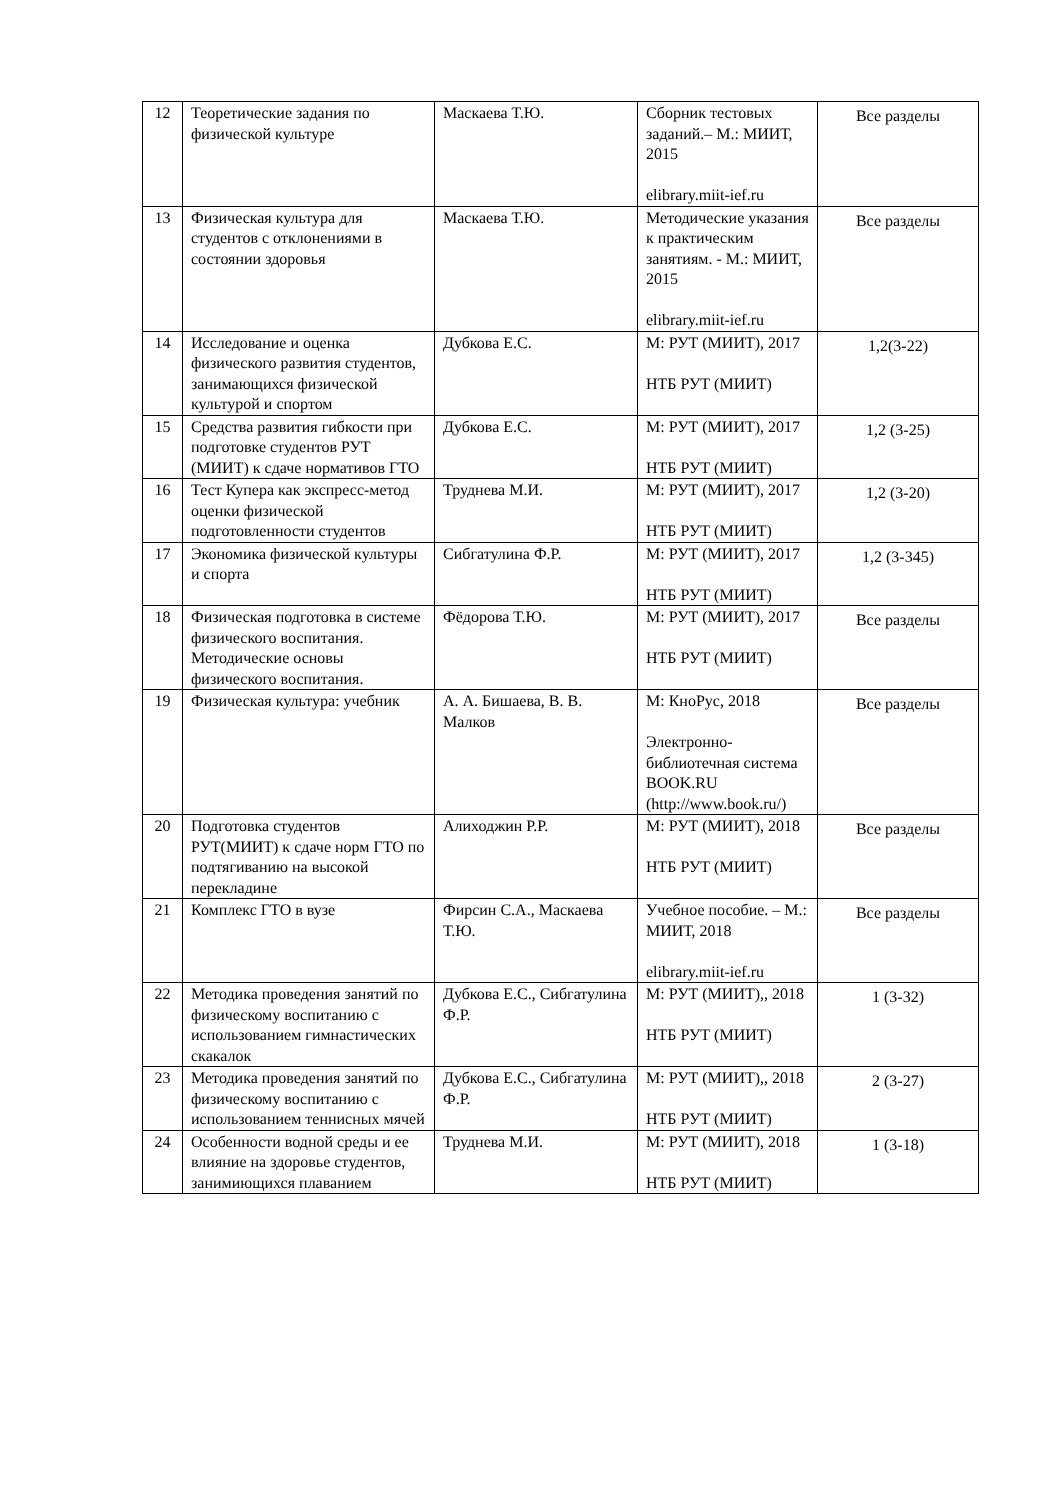| 12 | Теоретические задания по физической культуре | Маскаева Т.Ю. | Сборник тестовых заданий.– М.: МИИТ, 2015 elibrary.miit-ief.ru | Все разделы |
| 13 | Физическая культура для студентов с отклонениями в состоянии здоровья | Маскаева Т.Ю. | Методические указания к практическим занятиям. - М.: МИИТ, 2015 elibrary.miit-ief.ru | Все разделы |
| 14 | Исследование и оценка физического развития студентов, занимающихся физической культурой и спортом | Дубкова Е.С. | М: РУТ (МИИТ), 2017 НТБ РУТ (МИИТ) | 1,2(3-22) |
| 15 | Средства развития гибкости при подготовке студентов РУТ (МИИТ) к сдаче нормативов ГТО | Дубкова Е.С. | М: РУТ (МИИТ), 2017 НТБ РУТ (МИИТ) | 1,2 (3-25) |
| 16 | Тест Купера как экспресс-метод оценки физической подготовленности студентов | Труднева М.И. | М: РУТ (МИИТ), 2017 НТБ РУТ (МИИТ) | 1,2 (3-20) |
| 17 | Экономика физической культуры и спорта | Сибгатулина Ф.Р. | М: РУТ (МИИТ), 2017 НТБ РУТ (МИИТ) | 1,2 (3-345) |
| 18 | Физическая подготовка в системе физического воспитания. Методические основы физического воспитания. | Фёдорова Т.Ю. | М: РУТ (МИИТ), 2017 НТБ РУТ (МИИТ) | Все разделы |
| 19 | Физическая культура: учебник | А. А. Бишаева, В. В. Малков | М: КноРус, 2018 Электронно-библиотечная система BOOK.RU (http://www.book.ru/) | Все разделы |
| 20 | Подготовка студентов РУТ(МИИТ) к сдаче норм ГТО по подтягиванию на высокой перекладине | Алиходжин Р.Р. | М: РУТ (МИИТ), 2018 НТБ РУТ (МИИТ) | Все разделы |
| 21 | Комплекс ГТО в вузе | Фирсин С.А., Маскаева Т.Ю. | Учебное пособие. – М.: МИИТ, 2018 elibrary.miit-ief.ru | Все разделы |
| 22 | Методика проведения занятий по физическому воспитанию с использованием гимнастических скакалок | Дубкова Е.С., Сибгатулина Ф.Р. | М: РУТ (МИИТ),, 2018 НТБ РУТ (МИИТ) | 1 (3-32) |
| 23 | Методика проведения занятий по физическому воспитанию с использованием теннисных мячей | Дубкова Е.С., Сибгатулина Ф.Р. | М: РУТ (МИИТ),, 2018 НТБ РУТ (МИИТ) | 2 (3-27) |
| 24 | Особенности водной среды и ее влияние на здоровье студентов, занимиющихся плаванием | Труднева М.И. | М: РУТ (МИИТ), 2018 НТБ РУТ (МИИТ) | 1 (3-18) |